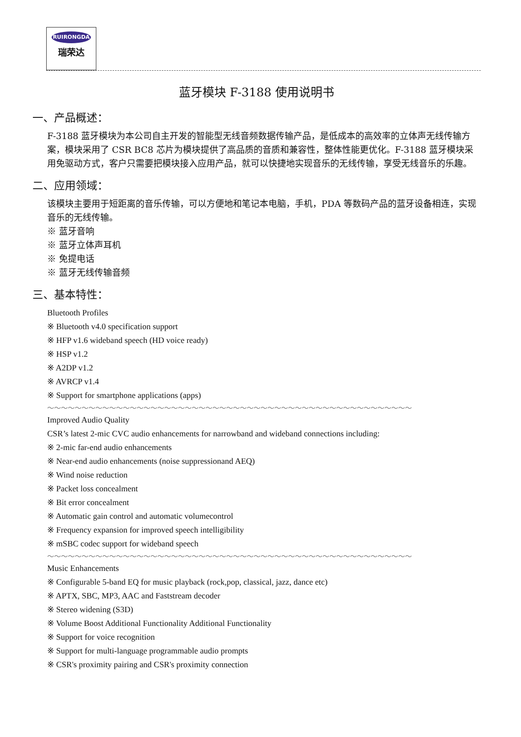RUIRONGDA
瑞荣达
蓝牙模块 F-3188 使用说明书
一、产品概述：
F-3188 蓝牙模块为本公司自主开发的智能型无线音频数据传输产品，是低成本的高效率的立体声无线传输方案，模块采用了 CSR BC8 芯片为模块提供了高品质的音质和兼容性，整体性能更优化。F-3188 蓝牙模块采用免驱动方式，客户只需要把模块接入应用产品，就可以快捷地实现音乐的无线传输，享受无线音乐的乐趣。
二、应用领域：
该模块主要用于短距离的音乐传输，可以方便地和笔记本电脑，手机，PDA 等数码产品的蓝牙设备相连，实现音乐的无线传输。
※ 蓝牙音响
※ 蓝牙立体声耳机
※ 免提电话
※ 蓝牙无线传输音频
三、基本特性：
Bluetooth Profiles
※ Bluetooth v4.0 specification support
※ HFP v1.6 wideband speech (HD voice ready)
※ HSP v1.2
※ A2DP v1.2
※ AVRCP v1.4
※ Support for smartphone applications (apps)
～～～～～～～～～～～～～～～～～～～～～～～～～～～～～～～～～～～～～～～～～～～～～～～～～～～～～
Improved Audio Quality
CSR’s latest 2-mic CVC audio enhancements for narrowband and wideband connections including:
※ 2-mic far-end audio enhancements
※ Near-end audio enhancements (noise suppressionand AEQ)
※ Wind noise reduction
※ Packet loss concealment
※ Bit error concealment
※ Automatic gain control and automatic volumecontrol
※ Frequency expansion for improved speech intelligibility
※ mSBC codec support for wideband speech
～～～～～～～～～～～～～～～～～～～～～～～～～～～～～～～～～～～～～～～～～～～～～～～～～～～～～
Music Enhancements
※ Configurable 5-band EQ for music playback (rock,pop, classical, jazz, dance etc)
※ APTX, SBC, MP3, AAC and Faststream decoder
※ Stereo widening (S3D)
※ Volume Boost Additional Functionality Additional Functionality
※ Support for voice recognition
※ Support for multi-language programmable audio prompts
※ CSR's proximity pairing and CSR's proximity connection